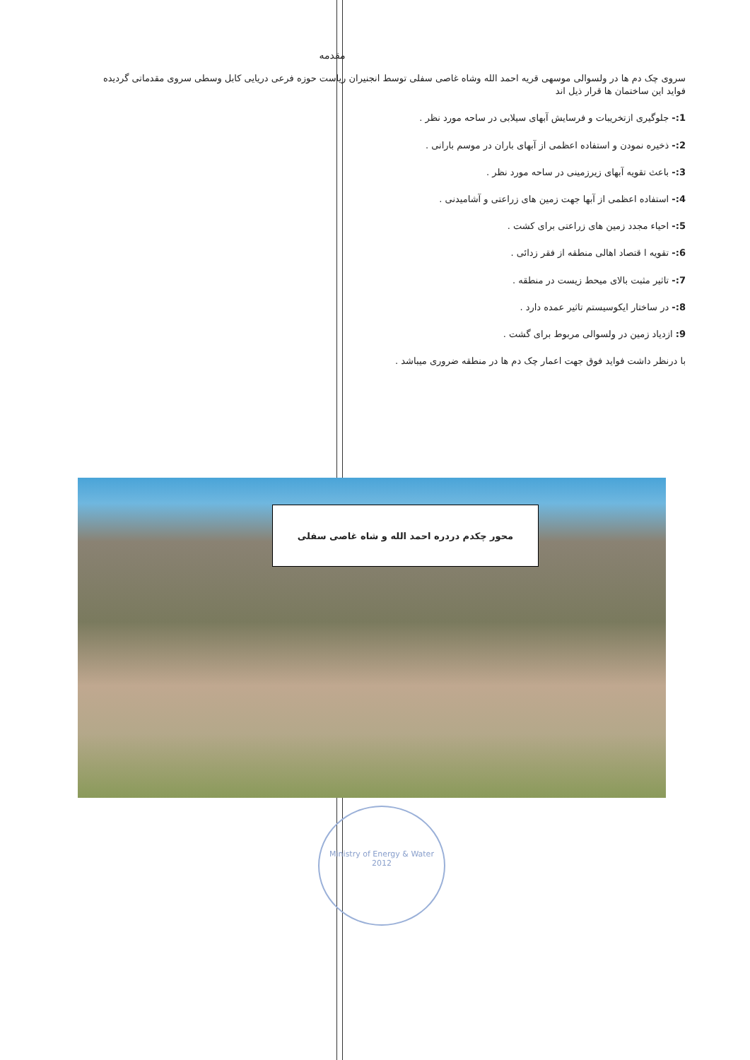مقدمه
سروی چک دم ها در ولسوالی موسهی قریه احمد الله وشاه غاصی سفلی توسط انجنیران ریاست حوزه فرعی دریایی کابل وسطی سروی مقدماتی گردیده فواید این ساختمان ها قرار ذیل اند
1:- جلوگیری ازتخریبات و فرسایش آبهای سیلابی در ساحه مورد نظر .
2:- ذخیره نمودن و استفاده اعظمی از آبهای باران در موسم بارانی .
3:- باعث تقویه آبهای زیرزمینی در ساحه مورد نظر .
4:- استفاده اعظمی از آبها جهت زمین های زراعتی و آشامیدنی .
5:- احیاء مجدد زمین های زراعتی برای کشت .
6:- تقویه ا قتصاد اهالی منطقه از فقر زدائی .
7:- تاثیر مثبت بالای میحط زیست در منطقه .
8:- در ساختار ایکوسیستم تاثیر عمده دارد .
9: ازدیاد زمین در ولسوالی مربوط برای گشت .
با درنظر داشت فواید فوق جهت اعمار چک دم ها در منطقه ضروری میباشد .
محور چکدم دردره احمد الله و شاه غاصی سفلی
Ministry of Energy & Water
2012